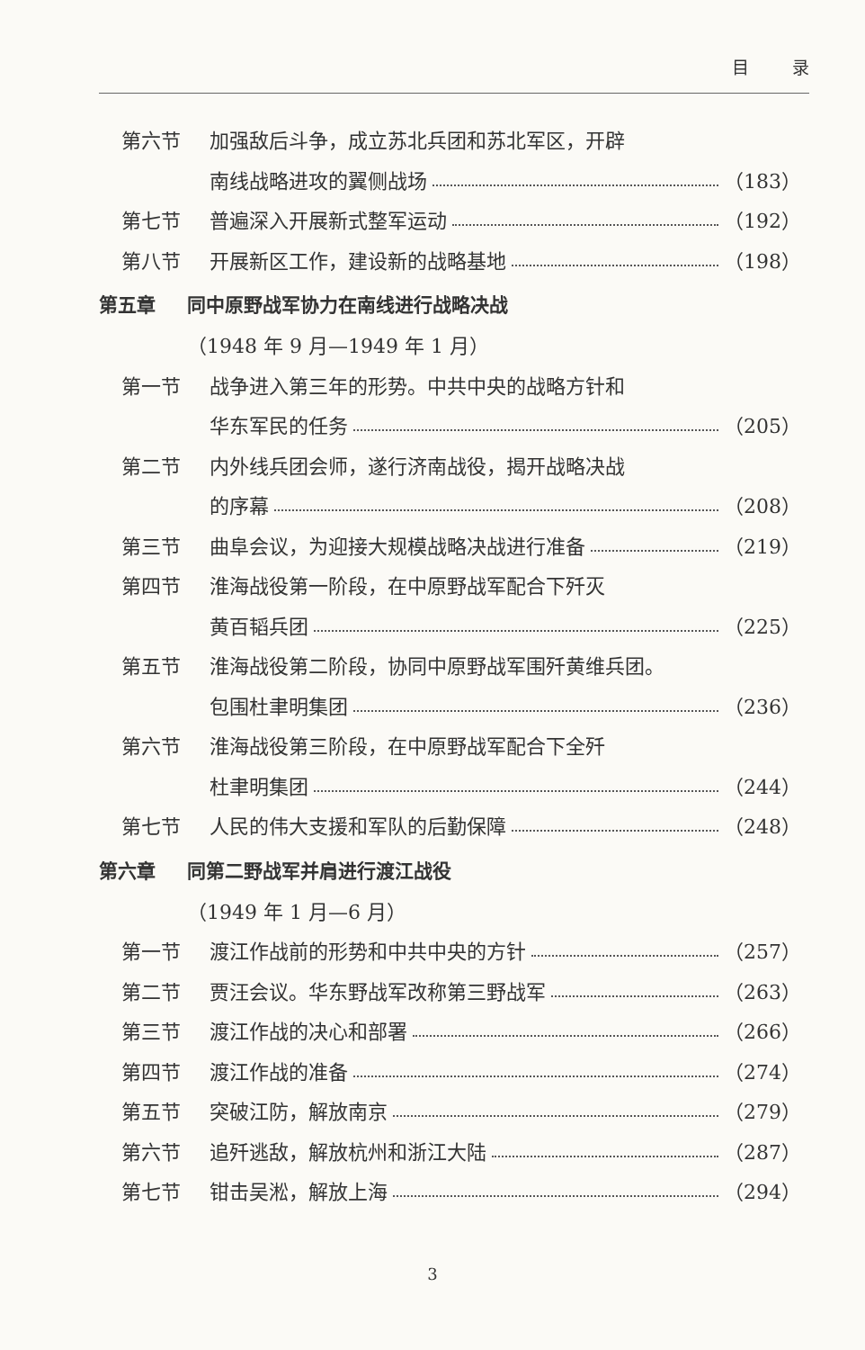目 录
第六节
加强敌后斗争，成立苏北兵团和苏北军区，开辟
南线战略进攻的翼侧战场
（183）
第七节 普遍深入开展新式整军运动
（192）
第八节 开展新区工作，建设新的战略基地
（198）
第五章 同中原野战军协力在南线进行战略决战
（1948 年 9 月—1949 年 1 月）
第一节
战争进入第三年的形势。中共中央的战略方针和
华东军民的任务
（205）
第二节
内外线兵团会师，遂行济南战役，揭开战略决战
的序幕
（208）
第三节
曲阜会议，为迎接大规模战略决战进行准备
（219）
第四节
淮海战役第一阶段，在中原野战军配合下歼灭
黄百韬兵团
（225）
第五节
淮海战役第二阶段，协同中原野战军围歼黄维兵团。
包围杜聿明集团
（236）
第六节
淮海战役第三阶段，在中原野战军配合下全歼
杜聿明集团
（244）
第七节 人民的伟大支援和军队的后勤保障
（248）
第六章 同第二野战军并肩进行渡江战役
（1949 年 1 月—6 月）
第一节 渡江作战前的形势和中共中央的方针
（257）
第二节 贾汪会议。华东野战军改称第三野战军
（263）
第三节 渡江作战的决心和部署
（266）
第四节 渡江作战的准备
（274）
第五节 突破江防，解放南京
（279）
第六节 追歼逃敌，解放杭州和浙江大陆
（287）
第七节 钳击吴淞，解放上海
（294）
3